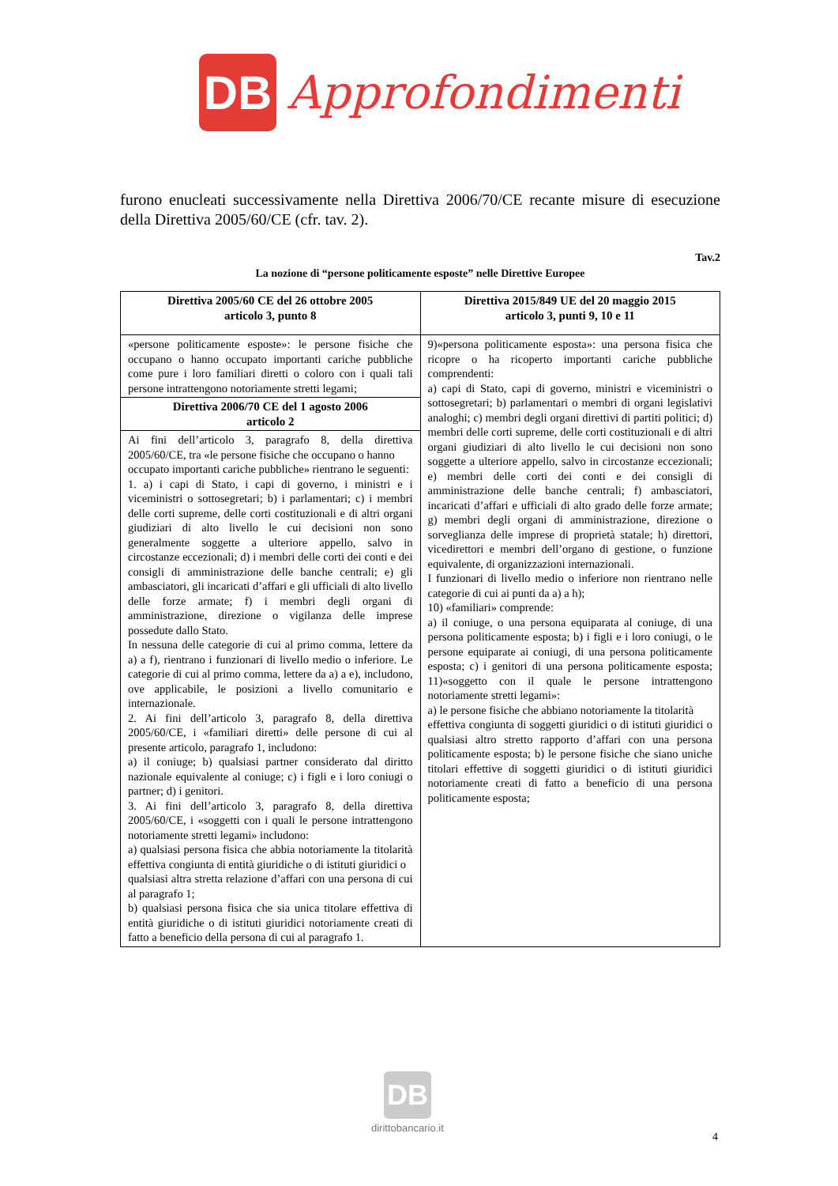DB
Approfondimenti
furono enucleati successivamente nella Direttiva 2006/70/CE recante misure di esecuzione della Direttiva 2005/60/CE (cfr. tav. 2).
Tav.2
La nozione di “persone politicamente esposte” nelle Direttive Europee
| Direttiva 2005/60 CE del 26 ottobre 2005 articolo 3, punto 8 | Direttiva 2015/849 UE del 20 maggio 2015 articolo 3, punti 9, 10 e 11 |
| --- | --- |
| «persone politicamente esposte»: le persone fisiche che occupano o hanno occupato importanti cariche pubbliche come pure i loro familiari diretti o coloro con i quali tali persone intrattengono notoriamente stretti legami; | 9)«persona politicamente esposta»: una persona fisica che ricopre o ha ricoperto importanti cariche pubbliche comprendenti: a) capi di Stato, capi di governo, ministri e viceministri o sottosegretari; b) parlamentari o membri di organi legislativi analoghi; c) membri degli organi direttivi di partiti politici; d) membri delle corti supreme, delle corti costituzionali e di altri organi giudiziari di alto livello le cui decisioni non sono soggette a ulteriore appello, salvo in circostanze eccezionali; e) membri delle corti dei conti e dei consigli di amministrazione delle banche centrali; f) ambasciatori, incaricati d’affari e ufficiali di alto grado delle forze armate; g) membri degli organi di amministrazione, direzione o sorveglianza delle imprese di proprietà statale; h) direttori, vicedirettori e membri dell’organo di gestione, o funzione equivalente, di organizzazioni internazionali. I funzionari di livello medio o inferiore non rientrano nelle categorie di cui ai punti da a) a h); 10) «familiari» comprende: a) il coniuge, o una persona equiparata al coniuge, di una persona politicamente esposta; b) i figli e i loro coniugi, o le persone equiparate ai coniugi, di una persona politicamente esposta; c) i genitori di una persona politicamente esposta; 11)«soggetto con il quale le persone intrattengono notoriamente stretti legami»: a) le persone fisiche che abbiano notoriamente la titolarità effettiva congiunta di soggetti giuridici o di istituti giuridici o qualsiasi altro stretto rapporto d’affari con una persona politicamente esposta; b) le persone fisiche che siano uniche titolari effettive di soggetti giuridici o di istituti giuridici notoriamente creati di fatto a beneficio di una persona politicamente esposta; |
| Direttiva 2006/70 CE del 1 agosto 2006 articolo 2 | |
| Ai fini dell’articolo 3, paragrafo 8, della direttiva 2005/60/CE, tra «le persone fisiche che occupano o hanno occupato importanti cariche pubbliche» rientrano le seguenti: 1. a) i capi di Stato, i capi di governo, i ministri e i viceministri o sottosegretari; b) i parlamentari; c) i membri delle corti supreme, delle corti costituzionali e di altri organi giudiziari di alto livello le cui decisioni non sono generalmente soggette a ulteriore appello, salvo in circostanze eccezionali; d) i membri delle corti dei conti e dei consigli di amministrazione delle banche centrali; e) gli ambasciatori, gli incaricati d’affari e gli ufficiali di alto livello delle forze armate; f) i membri degli organi di amministrazione, direzione o vigilanza delle imprese possedute dallo Stato. In nessuna delle categorie di cui al primo comma, lettere da a) a f), rientrano i funzionari di livello medio o inferiore. Le categorie di cui al primo comma, lettere da a) a e), includono, ove applicabile, le posizioni a livello comunitario e internazionale. 2. Ai fini dell’articolo 3, paragrafo 8, della direttiva 2005/60/CE, i «familiari diretti» delle persone di cui al presente articolo, paragrafo 1, includono: a) il coniuge; b) qualsiasi partner considerato dal diritto nazionale equivalente al coniuge; c) i figli e i loro coniugi o partner; d) i genitori. 3. Ai fini dell’articolo 3, paragrafo 8, della direttiva 2005/60/CE, i «soggetti con i quali le persone intrattengono notoriamente stretti legami» includono: a) qualsiasi persona fisica che abbia notoriamente la titolarità effettiva congiunta di entità giuridiche o di istituti giuridici o qualsiasi altra stretta relazione d’affari con una persona di cui al paragrafo 1; b) qualsiasi persona fisica che sia unica titolare effettiva di entità giuridiche o di istituti giuridici notoriamente creati di fatto a beneficio della persona di cui al paragrafo 1. | |
DB
dirittobancario.it
4